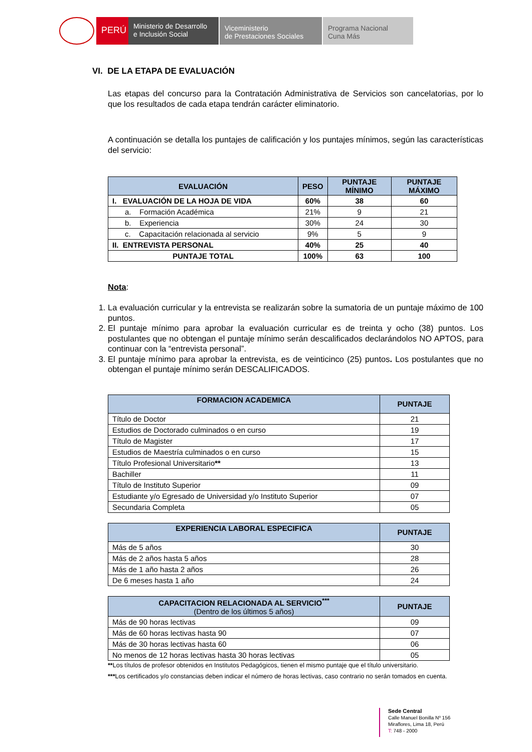PERÚ
Ministerio de Desarrollo
e Inclusión Social
Viceministerio
de Prestaciones Sociales
Programa Nacional
Cuna Más
VI. DE LA ETAPA DE EVALUACIÓN
Las etapas del concurso para la Contratación Administrativa de Servicios son cancelatorias, por lo que los resultados de cada etapa tendrán carácter eliminatorio.
A continuación se detalla los puntajes de calificación y los puntajes mínimos, según las características del servicio:
| EVALUACIÓN | PESO | PUNTAJE MÍNIMO | PUNTAJE MÁXIMO |
| --- | --- | --- | --- |
| I. EVALUACIÓN DE LA HOJA DE VIDA | 60% | 38 | 60 |
| a. Formación Académica | 21% | 9 | 21 |
| b. Experiencia | 30% | 24 | 30 |
| c. Capacitación relacionada al servicio | 9% | 5 | 9 |
| II. ENTREVISTA PERSONAL | 40% | 25 | 40 |
| PUNTAJE TOTAL | 100% | 63 | 100 |
Nota:
1. La evaluación curricular y la entrevista se realizarán sobre la sumatoria de un puntaje máximo de 100 puntos.
2. El puntaje mínimo para aprobar la evaluación curricular es de treinta y ocho (38) puntos. Los postulantes que no obtengan el puntaje mínimo serán descalificados declarándolos NO APTOS, para continuar con la “entrevista personal”.
3. El puntaje mínimo para aprobar la entrevista, es de veinticinco (25) puntos. Los postulantes que no obtengan el puntaje mínimo serán DESCALIFICADOS.
| FORMACION ACADEMICA | PUNTAJE |
| --- | --- |
| Título de Doctor | 21 |
| Estudios de Doctorado culminados o en curso | 19 |
| Título de Magister | 17 |
| Estudios de Maestría culminados o en curso | 15 |
| Título Profesional Universitario ** | 13 |
| Bachiller | 11 |
| Título de Instituto Superior | 09 |
| Estudiante y/o Egresado de Universidad y/o Instituto Superior | 07 |
| Secundaria Completa | 05 |
| EXPERIENCIA LABORAL ESPECIFICA | PUNTAJE |
| --- | --- |
| Más de 5 años | 30 |
| Más de 2 años hasta 5 años | 28 |
| Más de 1 año hasta 2 años | 26 |
| De 6 meses hasta 1 año | 24 |
| CAPACITACION RELACIONADA AL SERVICIO<sup>***</sup> (Dentro de los últimos 5 años) | PUNTAJE |
| --- | --- |
| Más de 90 horas lectivas | 09 |
| Más de 60 horas lectivas hasta 90 | 07 |
| Más de 30 horas lectivas hasta 60 | 06 |
| No menos de 12 horas lectivas hasta 30 horas lectivas | 05 |
**Los títulos de profesor obtenidos en Institutos Pedagógicos, tienen el mismo puntaje que el título universitario.
***Los certificados y/o constancias deben indicar el número de horas lectivas, caso contrario no serán tomados en cuenta.
Sede Central
Calle Manuel Bonilla Nº 156
Miraflores, Lima 18, Perú
T: 748 - 2000